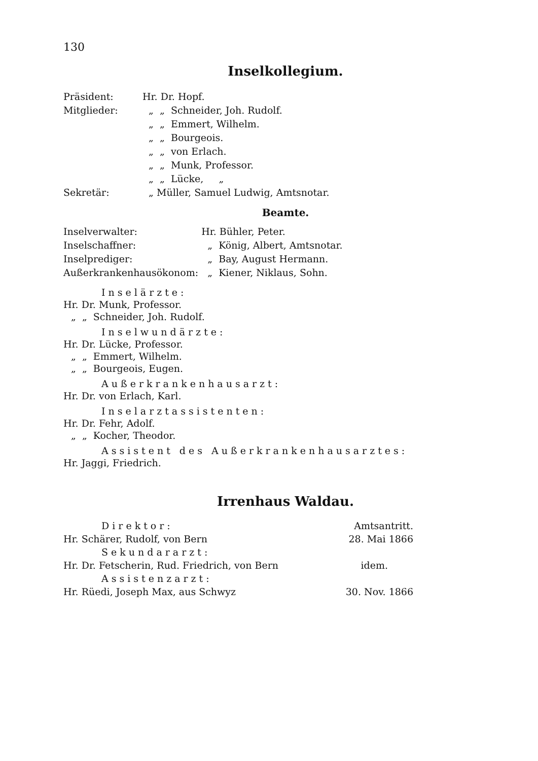130
Inselkollegium.
| Präsident: | Hr. Dr. Hopf. |
| Mitglieder: | „ „ Schneider, Joh. Rudolf. |
| | „ „ Emmert, Wilhelm. |
| | „ „ Bourgeois. |
| | „ „ von Erlach. |
| | „ „ Munk, Professor. |
| | „ „ Lücke, „ |
| Sekretär: | „ Müller, Samuel Ludwig, Amtsnotar. |
Beamte.
| Inselverwalter: | Hr. Bühler, Peter. |
| Inselschaffner: | „ König, Albert, Amtsnotar. |
| Inselprediger: | „ Bay, August Hermann. |
| Außerkrankenhausökonom: | „ Kiener, Niklaus, Sohn. |
Inselärzte:
Hr. Dr. Munk, Professor.
„ „ Schneider, Joh. Rudolf.
Inselwundärzte:
Hr. Dr. Lücke, Professor.
„ „ Emmert, Wilhelm.
„ „ Bourgeois, Eugen.
Außerkrankenhausarzt:
Hr. Dr. von Erlach, Karl.
Inselarztassistenten:
Hr. Dr. Fehr, Adolf.
„ „ Kocher, Theodor.
Assistent des Außerkrankenhausarztes:
Hr. Jaggi, Friedrich.
Irrenhaus Waldau.
Direktor: Amtsantritt.
Hr. Schärer, Rudolf, von Bern 28. Mai 1866
Sekundararzt:
Hr. Dr. Fetscherin, Rud. Friedrich, von Bern idem.
Assistenzarzt:
Hr. Rüedi, Joseph Max, aus Schwyz 30. Nov. 1866